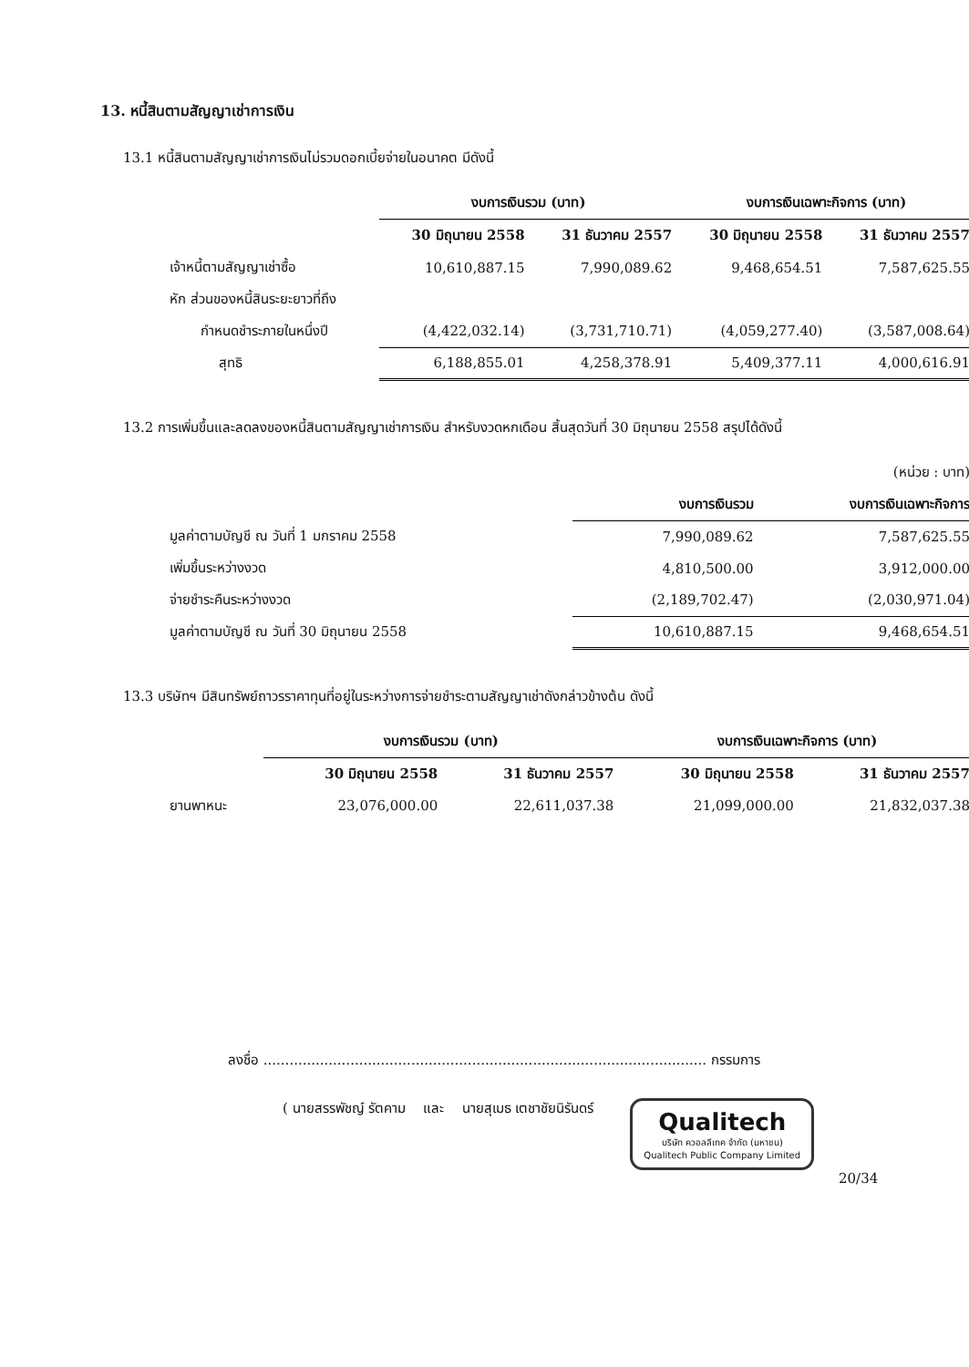13. หนี้สินตามสัญญาเช่าการเงิน
13.1 หนี้สินตามสัญญาเช่าการเงินไม่รวมดอกเบี้ยจ่ายในอนาคต มีดังนี้
| | งบการเงินรวม (บาท) | | งบการเงินเฉพาะกิจการ (บาท) | |
| --- | --- | --- | --- | --- |
| | 30 มิถุนายน 2558 | 31 ธันวาคม 2557 | 30 มิถุนายน 2558 | 31 ธันวาคม 2557 |
| เจ้าหนี้ตามสัญญาเช่าซื้อ | 10,610,887.15 | 7,990,089.62 | 9,468,654.51 | 7,587,625.55 |
| หัก ส่วนของหนี้สินระยะยาวที่ถึง | | | | |
| กำหนดชำระภายในหนึ่งปี | (4,422,032.14) | (3,731,710.71) | (4,059,277.40) | (3,587,008.64) |
| สุทธิ | 6,188,855.01 | 4,258,378.91 | 5,409,377.11 | 4,000,616.91 |
13.2 การเพิ่มขึ้นและลดลงของหนี้สินตามสัญญาเช่าการเงิน สำหรับงวดหกเดือน สิ้นสุดวันที่ 30 มิถุนายน 2558 สรุปได้ดังนี้
| | | (หน่วย : บาท) |
| | งบการเงินรวม | งบการเงินเฉพาะกิจการ |
| มูลค่าตามบัญชี ณ วันที่ 1 มกราคม 2558 | 7,990,089.62 | 7,587,625.55 |
| เพิ่มขึ้นระหว่างงวด | 4,810,500.00 | 3,912,000.00 |
| จ่ายชำระคืนระหว่างงวด | (2,189,702.47) | (2,030,971.04) |
| มูลค่าตามบัญชี ณ วันที่ 30 มิถุนายน 2558 | 10,610,887.15 | 9,468,654.51 |
13.3 บริษัทฯ มีสินทรัพย์ถาวรราคาทุนที่อยู่ในระหว่างการจ่ายชำระตามสัญญาเช่าดังกล่าวข้างต้น ดังนี้
| | งบการเงินรวม (บาท) | | งบการเงินเฉพาะกิจการ (บาท) | |
| --- | --- | --- | --- | --- |
| | 30 มิถุนายน 2558 | 31 ธันวาคม 2557 | 30 มิถุนายน 2558 | 31 ธันวาคม 2557 |
| ยานพาหนะ | 23,076,000.00 | 22,611,037.38 | 21,099,000.00 | 21,832,037.38 |
ลงชื่อ ...................................................................................................... กรรมการ
( นายสรรพัชญ์ รัตคาม และ นายสุเมธ เตชาชัยนิรันดร์
Qualitech
บริษัท ควอลลีเทค จำกัด (มหาชน)
Qualitech Public Company Limited
20/34